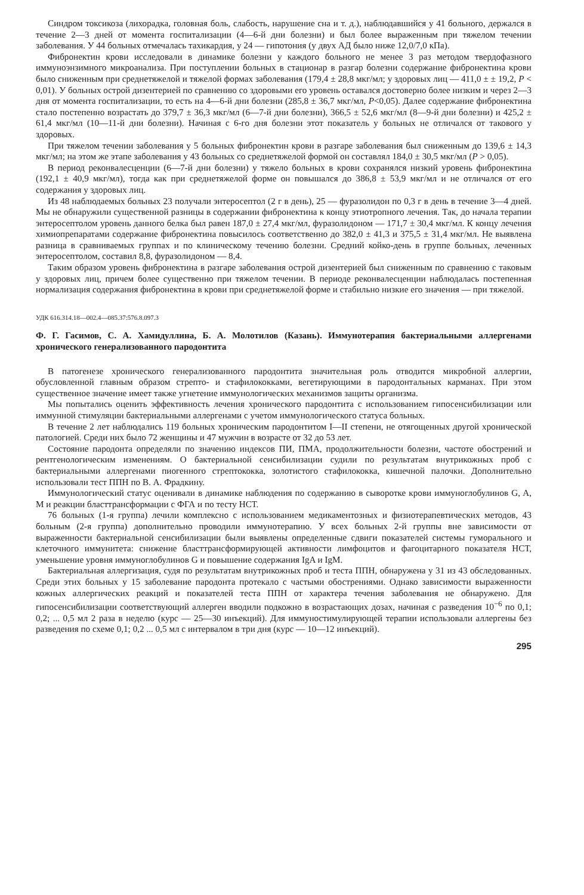Синдром токсикоза (лихорадка, головная боль, слабость, нарушение сна и т. д.), наблюдавшийся у 41 больного, держался в течение 2—3 дней от момента госпитализации (4—6-й дни болезни) и был более выраженным при тяжелом течении заболевания. У 44 больных отмечалась тахикардия, у 24 — гипотония (у двух АД было ниже 12,0/7,0 кПа).
Фибронектин крови исследовали в динамике болезни у каждого больного не менее 3 раз методом твердофазного иммуноэнзимного микроанализа. При поступлении больных в стационар в разгар болезни содержание фибронектина крови было сниженным при среднетяжелой и тяжелой формах заболевания (179,4 ± 28,8 мкг/мл; у здоровых лиц — 411,0 ± ± 19,2, P < 0,01). У больных острой дизентерией по сравнению со здоровыми его уровень оставался достоверно более низким и через 2—3 дня от момента госпитализации, то есть на 4—6-й дни болезни (285,8 ± 36,7 мкг/мл, P<0,05). Далее содержание фибронектина стало постепенно возрастать до 379,7 ± 36,3 мкг/мл (6—7-й дни болезни), 366,5 ± 52,6 мкг/мл (8—9-й дни болезни) и 425,2 ± 61,4 мкг/мл (10—11-й дни болезни). Начиная с 6-го дня болезни этот показатель у больных не отличался от такового у здоровых.
При тяжелом течении заболевания у 5 больных фибронектин крови в разгаре заболевания был сниженным до 139,6 ± 14,3 мкг/мл; на этом же этапе заболевания у 43 больных со среднетяжелой формой он составлял 184,0 ± 30,5 мкг/мл (P > 0,05).
В период реконвалесценции (6—7-й дни болезни) у тяжело больных в крови сохранялся низкий уровень фибронектина (192,1 ± 40,9 мкг/мл), тогда как при среднетяжелой форме он повышался до 386,8 ± 53,9 мкг/мл и не отличался от его содержания у здоровых лиц.
Из 48 наблюдаемых больных 23 получали энтеросептол (2 г в день), 25 — фуразолидон по 0,3 г в день в течение 3—4 дней. Мы не обнаружили существенной разницы в содержании фибронектина к концу этиотропного лечения. Так, до начала терапии энтеросептолом уровень данного белка был равен 187,0 ± 27,4 мкг/мл, фуразолидоном — 171,7 ± 30,4 мкг/мл. К концу лечения химиопрепаратами содержание фибронектина повысилось соответственно до 382,0 ± 41,3 и 375,5 ± 31,4 мкг/мл. Не выявлена разница в сравниваемых группах и по клиническому течению болезни. Средний койко-день в группе больных, леченных энтеросептолом, составил 8,8, фуразолидоном — 8,4.
Таким образом уровень фибронектина в разгаре заболевания острой дизентерией был сниженным по сравнению с таковым у здоровых лиц, причем более существенно при тяжелом течении. В периоде реконвалесценции наблюдалась постепенная нормализация содержания фибронектина в крови при среднетяжелой форме и стабильно низкие его значения — при тяжелой.
УДК 616.314.18—002.4—085.37:576.8.097.3
Ф. Г. Гасимов, С. А. Хамидуллина, Б. А. Молотилов (Казань). Иммунотерапия бактериальными аллергенами хронического генерализованного пародонтита
В патогенезе хронического генерализованного пародонтита значительная роль отводится микробной аллергии, обусловленной главным образом стрепто- и стафилококками, вегетирующими в пародонтальных карманах. При этом существенное значение имеет также угнетение иммунологических механизмов защиты организма.
Мы попытались оценить эффективность лечения хронического пародонтита с использованием гипосенсибилизации или иммунной стимуляции бактериальными аллергенами с учетом иммунологического статуса больных.
В течение 2 лет наблюдались 119 больных хроническим пародонтитом I—II степени, не отягощенных другой хронической патологией. Среди них было 72 женщины и 47 мужчин в возрасте от 32 до 53 лет.
Состояние пародонта определяли по значению индексов ПИ, ПМА, продолжительности болезни, частоте обострений и рентгенологическим изменениям. О бактериальной сенсибилизации судили по результатам внутрикожных проб с бактериальными аллергенами пиогенного стрептококка, золотистого стафилококка, кишечной палочки. Дополнительно использовали тест ППН по В. А. Фрадкину.
Иммунологический статус оценивали в динамике наблюдения по содержанию в сыворотке крови иммуноглобулинов G, A, M и реакции бласттрансформации с ФГА и по тесту НСТ.
76 больных (1-я группа) лечили комплексно с использованием медикаментозных и физиотерапевтических методов, 43 больным (2-я группа) дополнительно проводили иммунотерапию. У всех больных 2-й группы вне зависимости от выраженности бактериальной сенсибилизации были выявлены определенные сдвиги показателей системы гуморального и клеточного иммунитета: снижение бласттрансформирующей активности лимфоцитов и фагоцитарного показателя НСТ, уменьшение уровня иммуноглобулинов G и повышение содержания IgA и IgM.
Бактериальная аллергизация, судя по результатам внутрикожных проб и теста ППН, обнаружена у 31 из 43 обследованных. Среди этих больных у 15 заболевание пародонта протекало с частыми обострениями. Однако зависимости выраженности кожных аллергических реакций и показателей теста ППН от характера течения заболевания не обнаружено. Для гипосенсибилизации соответствующий аллерген вводили подкожно в возрастающих дозах, начиная с разведения 10<sup>−6</sup> по 0,1; 0,2; ... 0,5 мл 2 раза в неделю (курс — 25—30 инъекций). Для иммуностимулирующей терапии использовали аллергены без разведения по схеме 0,1; 0,2 ... 0,5 мл с интервалом в три дня (курс — 10—12 инъекций).
295